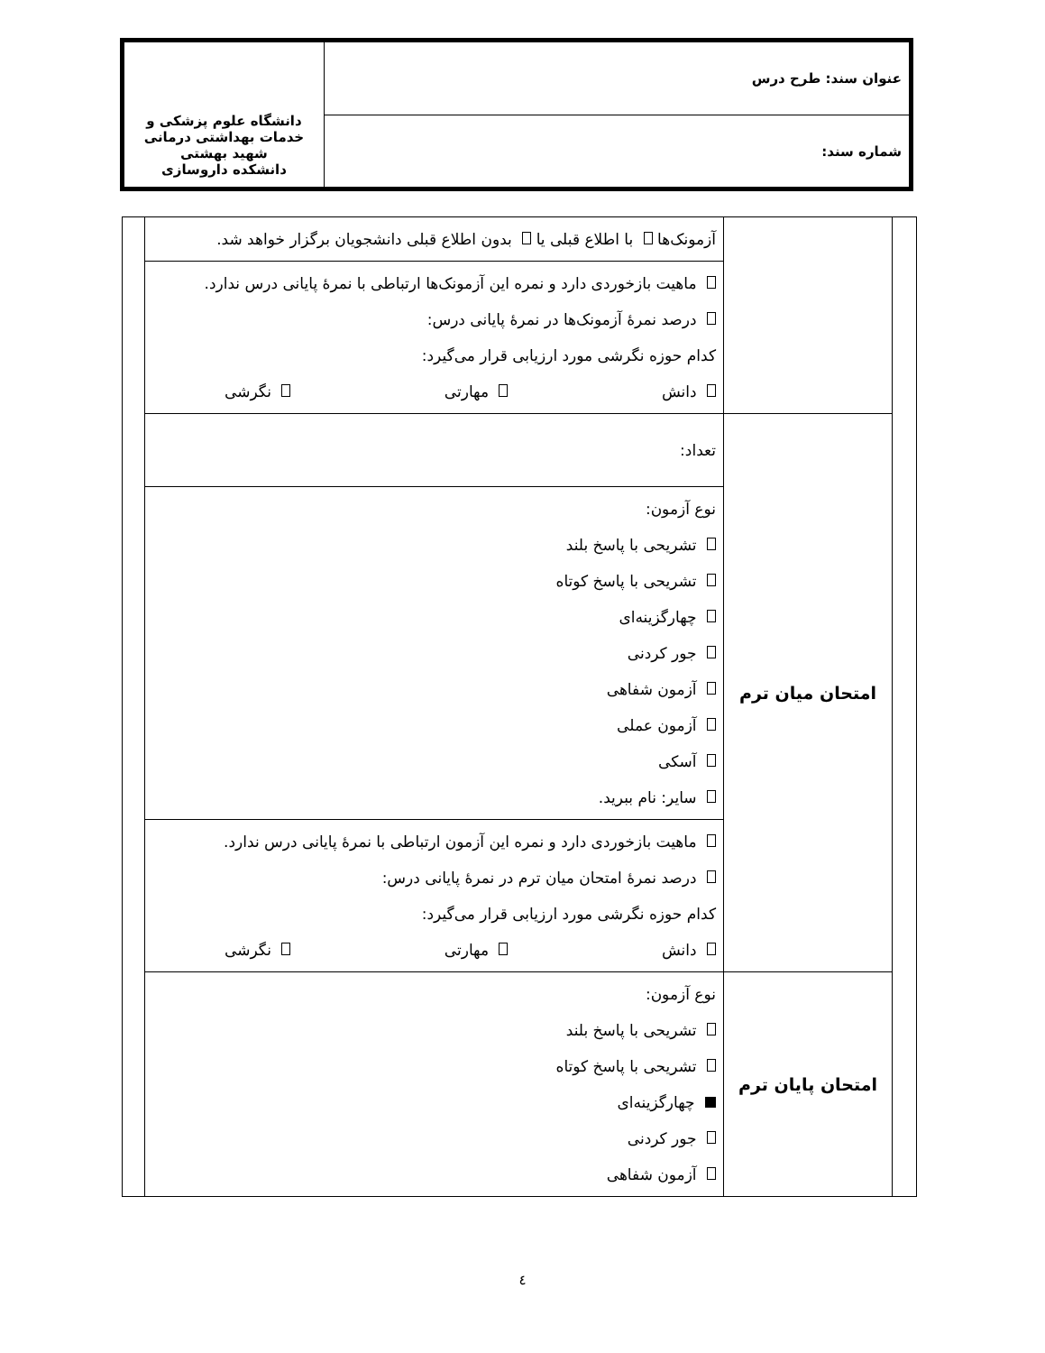| عنوان سند: طرح درس | دانشگاه علوم پزشکی و خدمات بهداشتی درمانی شهید بهشتی دانشکده داروسازی |
| شماره سند: | |
| | | آزمونک‌ها با اطلاع قبلی یا بدون اطلاع قبلی دانشجویان برگزار خواهد شد. | |
| | | ماهیت بازخوردی دارد و نمره این آزمونک‌ها ارتباطی با نمرهٔ پایانی درس ندارد. درصد نمرهٔ آزمونک‌ها در نمرهٔ پایانی درس: کدام حوزه نگرشی مورد ارزیابی قرار می‌گیرد: دانش مهارتی نگرشی | |
| | امتحان میان ترم | تعداد: | |
| | | نوع آزمون: تشریحی با پاسخ بلند تشریحی با پاسخ کوتاه چهارگزینه‌ای جور کردنی آزمون شفاهی آزمون عملی آسکی سایر: نام ببرید. | |
| | | ماهیت بازخوردی دارد و نمره این آزمون ارتباطی با نمرهٔ پایانی درس ندارد. درصد نمرهٔ امتحان میان ترم در نمرهٔ پایانی درس: کدام حوزه نگرشی مورد ارزیابی قرار می‌گیرد: دانش مهارتی نگرشی | |
| | امتحان پایان ترم | نوع آزمون: تشریحی با پاسخ بلند تشریحی با پاسخ کوتاه چهارگزینه‌ای جور کردنی آزمون شفاهی | |
٤